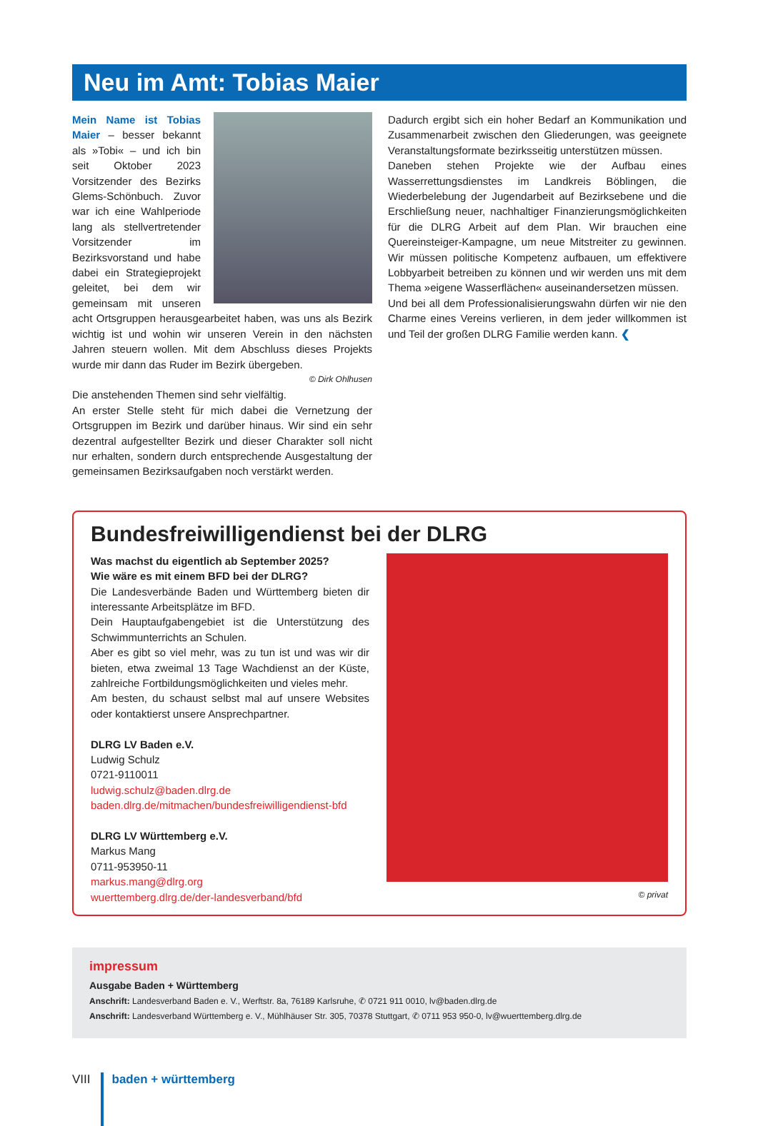Neu im Amt: Tobias Maier
Mein Name ist Tobias Maier – besser bekannt als »Tobi« – und ich bin seit Oktober 2023 Vorsitzender des Bezirks Glems-Schönbuch. Zuvor war ich eine Wahlperiode lang als stellvertretender Vorsitzender im Bezirksvorstand und habe dabei ein Strategieprojekt geleitet, bei dem wir gemeinsam mit unseren acht Ortsgruppen herausgearbeitet haben, was uns als Bezirk wichtig ist und wohin wir unseren Verein in den nächsten Jahren steuern wollen. Mit dem Abschluss dieses Projekts wurde mir dann das Ruder im Bezirk übergeben.
© Dirk Ohlhusen
Die anstehenden Themen sind sehr vielfältig.
An erster Stelle steht für mich dabei die Vernetzung der Ortsgruppen im Bezirk und darüber hinaus. Wir sind ein sehr dezentral aufgestellter Bezirk und dieser Charakter soll nicht nur erhalten, sondern durch entsprechende Ausgestaltung der gemeinsamen Bezirksaufgaben noch verstärkt werden.
Dadurch ergibt sich ein hoher Bedarf an Kommunikation und Zusammenarbeit zwischen den Gliederungen, was geeignete Veranstaltungsformate bezirksseitig unterstützen müssen.
Daneben stehen Projekte wie der Aufbau eines Wasserrettungsdienstes im Landkreis Böblingen, die Wiederbelebung der Jugendarbeit auf Bezirksebene und die Erschließung neuer, nachhaltiger Finanzierungsmöglichkeiten für die DLRG Arbeit auf dem Plan. Wir brauchen eine Quereinsteiger-Kampagne, um neue Mitstreiter zu gewinnen. Wir müssen politische Kompetenz aufbauen, um effektivere Lobbyarbeit betreiben zu können und wir werden uns mit dem Thema »eigene Wasserflächen« auseinandersetzen müssen.
Und bei all dem Professionalisierungswahn dürfen wir nie den Charme eines Vereins verlieren, in dem jeder willkommen ist und Teil der großen DLRG Familie werden kann. ❮
Bundesfreiwilligendienst bei der DLRG
Was machst du eigentlich ab September 2025?
Wie wäre es mit einem BFD bei der DLRG?
Die Landesverbände Baden und Württemberg bieten dir interessante Arbeitsplätze im BFD.
Dein Hauptaufgabengebiet ist die Unterstützung des Schwimmunterrichts an Schulen.
Aber es gibt so viel mehr, was zu tun ist und was wir dir bieten, etwa zweimal 13 Tage Wachdienst an der Küste, zahlreiche Fortbildungsmöglichkeiten und vieles mehr.
Am besten, du schaust selbst mal auf unsere Websites oder kontaktierst unsere Ansprechpartner.
DLRG LV Baden e.V.
Ludwig Schulz
0721-9110011
ludwig.schulz@baden.dlrg.de
baden.dlrg.de/mitmachen/bundesfreiwilligendienst-bfd
DLRG LV Württemberg e.V.
Markus Mang
0711-953950-11
markus.mang@dlrg.org
wuerttemberg.dlrg.de/der-landesverband/bfd
© privat
impressum
Ausgabe Baden + Württemberg
Anschrift: Landesverband Baden e. V., Werftstr. 8a, 76189 Karlsruhe, ✆ 0721 911 0010, lv@baden.dlrg.de
Anschrift: Landesverband Württemberg e. V., Mühlhäuser Str. 305, 70378 Stuttgart, ✆ 0711 953 950-0, lv@wuerttemberg.dlrg.de
VIII baden + württemberg